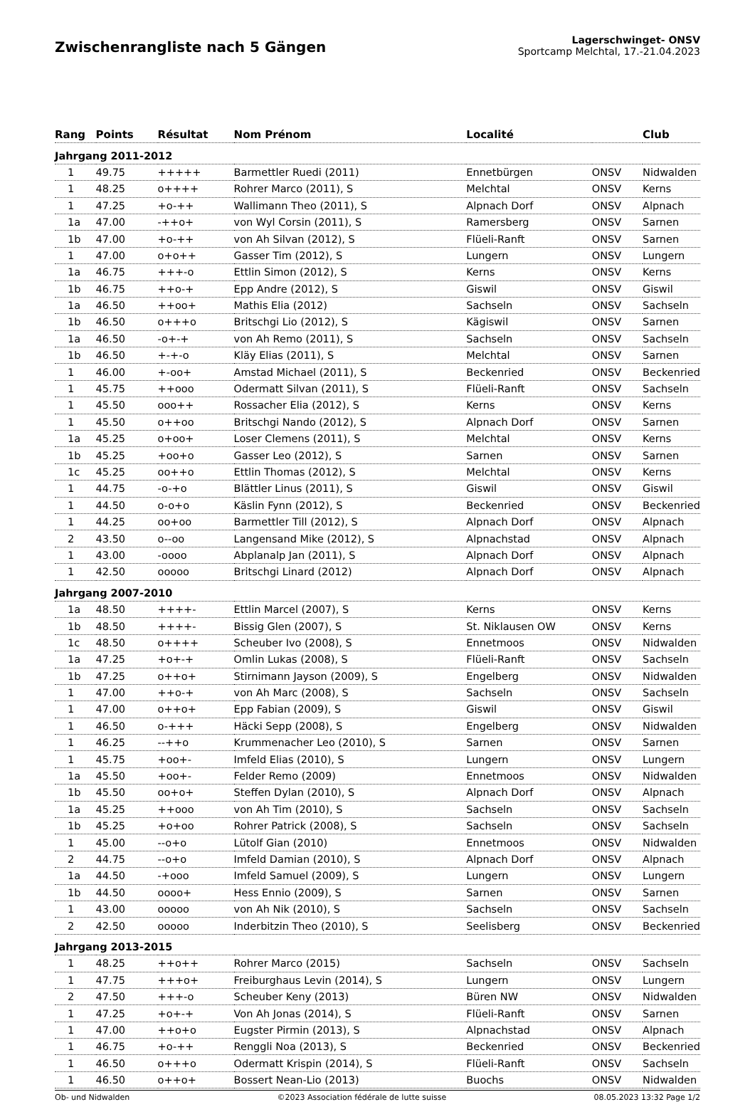Zwischenrangliste nach 5 Gängen
Lagerschwinget- ONSV
Sportcamp Melchtal, 17.-21.04.2023
| Rang | Points | Résultat | Nom Prénom | Localité | | Club |
| --- | --- | --- | --- | --- | --- | --- |
| Jahrgang 2011-2012 | | | | | | |
| 1 | 49.75 | +++++ | Barmettler Ruedi (2011) | Ennetbürgen | ONSV | Nidwalden |
| 1 | 48.25 | o++++ | Rohrer Marco (2011), S | Melchtal | ONSV | Kerns |
| 1 | 47.25 | +o-++ | Wallimann Theo (2011), S | Alpnach Dorf | ONSV | Alpnach |
| 1a | 47.00 | -++o+ | von Wyl Corsin (2011), S | Ramersberg | ONSV | Sarnen |
| 1b | 47.00 | +o-++ | von Ah Silvan (2012), S | Flüeli-Ranft | ONSV | Sarnen |
| 1 | 47.00 | o+o++ | Gasser Tim (2012), S | Lungern | ONSV | Lungern |
| 1a | 46.75 | +++-o | Ettlin Simon (2012), S | Kerns | ONSV | Kerns |
| 1b | 46.75 | ++o-+ | Epp Andre (2012), S | Giswil | ONSV | Giswil |
| 1a | 46.50 | ++oo+ | Mathis Elia (2012) | Sachseln | ONSV | Sachseln |
| 1b | 46.50 | o+++o | Britschgi Lio (2012), S | Kägiswil | ONSV | Sarnen |
| 1a | 46.50 | -o+-+ | von Ah Remo (2011), S | Sachseln | ONSV | Sachseln |
| 1b | 46.50 | +-+-o | Kläy Elias (2011), S | Melchtal | ONSV | Sarnen |
| 1 | 46.00 | +-oo+ | Amstad Michael (2011), S | Beckenried | ONSV | Beckenried |
| 1 | 45.75 | ++ooo | Odermatt Silvan (2011), S | Flüeli-Ranft | ONSV | Sachseln |
| 1 | 45.50 | ooo++ | Rossacher Elia (2012), S | Kerns | ONSV | Kerns |
| 1 | 45.50 | o++oo | Britschgi Nando (2012), S | Alpnach Dorf | ONSV | Sarnen |
| 1a | 45.25 | o+oo+ | Loser Clemens (2011), S | Melchtal | ONSV | Kerns |
| 1b | 45.25 | +oo+o | Gasser Leo (2012), S | Sarnen | ONSV | Sarnen |
| 1c | 45.25 | oo++o | Ettlin Thomas (2012), S | Melchtal | ONSV | Kerns |
| 1 | 44.75 | -o-+o | Blättler Linus (2011), S | Giswil | ONSV | Giswil |
| 1 | 44.50 | o-o+o | Käslin Fynn (2012), S | Beckenried | ONSV | Beckenried |
| 1 | 44.25 | oo+oo | Barmettler Till (2012), S | Alpnach Dorf | ONSV | Alpnach |
| 2 | 43.50 | o--oo | Langensand Mike (2012), S | Alpnachstad | ONSV | Alpnach |
| 1 | 43.00 | -oooo | Abplanalp Jan (2011), S | Alpnach Dorf | ONSV | Alpnach |
| 1 | 42.50 | ooooo | Britschgi Linard (2012) | Alpnach Dorf | ONSV | Alpnach |
| Jahrgang 2007-2010 | | | | | | |
| 1a | 48.50 | ++++- | Ettlin Marcel (2007), S | Kerns | ONSV | Kerns |
| 1b | 48.50 | ++++- | Bissig Glen (2007), S | St. Niklausen OW | ONSV | Kerns |
| 1c | 48.50 | o++++ | Scheuber Ivo (2008), S | Ennetmoos | ONSV | Nidwalden |
| 1a | 47.25 | +o+-+ | Omlin Lukas (2008), S | Flüeli-Ranft | ONSV | Sachseln |
| 1b | 47.25 | o++o+ | Stirnimann Jayson (2009), S | Engelberg | ONSV | Nidwalden |
| 1 | 47.00 | ++o-+ | von Ah Marc (2008), S | Sachseln | ONSV | Sachseln |
| 1 | 47.00 | o++o+ | Epp Fabian (2009), S | Giswil | ONSV | Giswil |
| 1 | 46.50 | o-+++ | Häcki Sepp (2008), S | Engelberg | ONSV | Nidwalden |
| 1 | 46.25 | --++o | Krummenacher Leo (2010), S | Sarnen | ONSV | Sarnen |
| 1 | 45.75 | +oo+- | Imfeld Elias (2010), S | Lungern | ONSV | Lungern |
| 1a | 45.50 | +oo+- | Felder Remo (2009) | Ennetmoos | ONSV | Nidwalden |
| 1b | 45.50 | oo+o+ | Steffen Dylan (2010), S | Alpnach Dorf | ONSV | Alpnach |
| 1a | 45.25 | ++ooo | von Ah Tim (2010), S | Sachseln | ONSV | Sachseln |
| 1b | 45.25 | +o+oo | Rohrer Patrick (2008), S | Sachseln | ONSV | Sachseln |
| 1 | 45.00 | --o+o | Lütolf Gian (2010) | Ennetmoos | ONSV | Nidwalden |
| 2 | 44.75 | --o+o | Imfeld Damian (2010), S | Alpnach Dorf | ONSV | Alpnach |
| 1a | 44.50 | -+ooo | Imfeld Samuel (2009), S | Lungern | ONSV | Lungern |
| 1b | 44.50 | oooo+ | Hess Ennio (2009), S | Sarnen | ONSV | Sarnen |
| 1 | 43.00 | ooooo | von Ah Nik (2010), S | Sachseln | ONSV | Sachseln |
| 2 | 42.50 | ooooo | Inderbitzin Theo (2010), S | Seelisberg | ONSV | Beckenried |
| Jahrgang 2013-2015 | | | | | | |
| 1 | 48.25 | ++o++ | Rohrer Marco (2015) | Sachseln | ONSV | Sachseln |
| 1 | 47.75 | +++o+ | Freiburghaus Levin (2014), S | Lungern | ONSV | Lungern |
| 2 | 47.50 | +++-o | Scheuber Keny (2013) | Büren NW | ONSV | Nidwalden |
| 1 | 47.25 | +o+-+ | Von Ah Jonas (2014), S | Flüeli-Ranft | ONSV | Sarnen |
| 1 | 47.00 | ++o+o | Eugster Pirmin (2013), S | Alpnachstad | ONSV | Alpnach |
| 1 | 46.75 | +o-++ | Renggli Noa (2013), S | Beckenried | ONSV | Beckenried |
| 1 | 46.50 | o+++o | Odermatt Krispin (2014), S | Flüeli-Ranft | ONSV | Sachseln |
| 1 | 46.50 | o++o+ | Bossert Nean-Lio (2013) | Buochs | ONSV | Nidwalden |
Ob- und Nidwalden ©2023 Association fédérale de lutte suisse 08.05.2023 13:32 Page 1/2